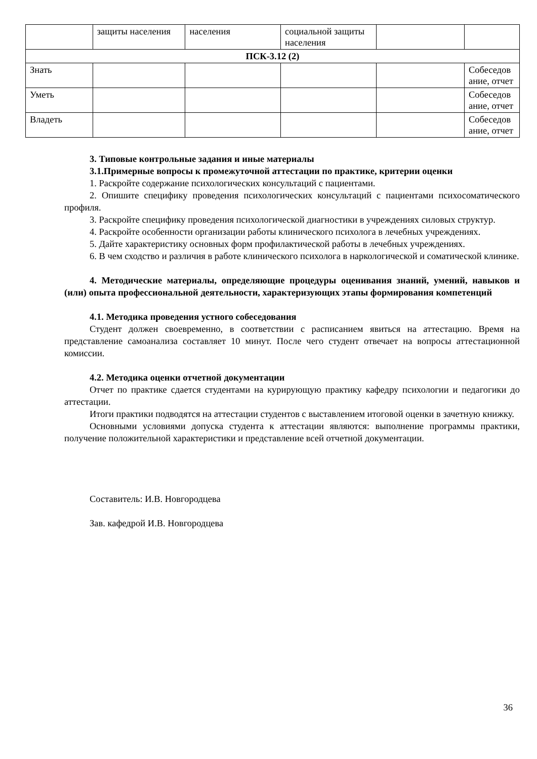| | защиты населения | населения | социальной защиты населения | | |
| ПСК-3.12 (2) | | | | | |
| Знать | | | | | Собеседов ание, отчет |
| Уметь | | | | | Собеседов ание, отчет |
| Владеть | | | | | Собеседов ание, отчет |
3. Типовые контрольные задания и иные материалы
3.1.Примерные вопросы к промежуточной аттестации по практике, критерии оценки
1. Раскройте содержание психологических консультаций с пациентами.
2. Опишите специфику проведения психологических консультаций с пациентами психосоматического профиля.
3. Раскройте специфику проведения психологической диагностики в учреждениях силовых структур.
4. Раскройте особенности организации работы клинического психолога в лечебных учреждениях.
5. Дайте характеристику основных форм профилактической работы в лечебных учреждениях.
6. В чем сходство и различия в работе клинического психолога в наркологической и соматической клинике.
4. Методические материалы, определяющие процедуры оценивания знаний, умений, навыков и (или) опыта профессиональной деятельности, характеризующих этапы формирования компетенций
4.1. Методика проведения устного собеседования
Студент должен своевременно, в соответствии с расписанием явиться на аттестацию. Время на представление самоанализа составляет 10 минут. После чего студент отвечает на вопросы аттестационной комиссии.
4.2. Методика оценки отчетной документации
Отчет по практике сдается студентами на курирующую практику кафедру психологии и педагогики до аттестации.
Итоги практики подводятся на аттестации студентов с выставлением итоговой оценки в зачетную книжку.
Основными условиями допуска студента к аттестации являются: выполнение программы практики, получение положительной характеристики и представление всей отчетной документации.
Составитель: И.В. Новгородцева
Зав. кафедрой И.В. Новгородцева
36